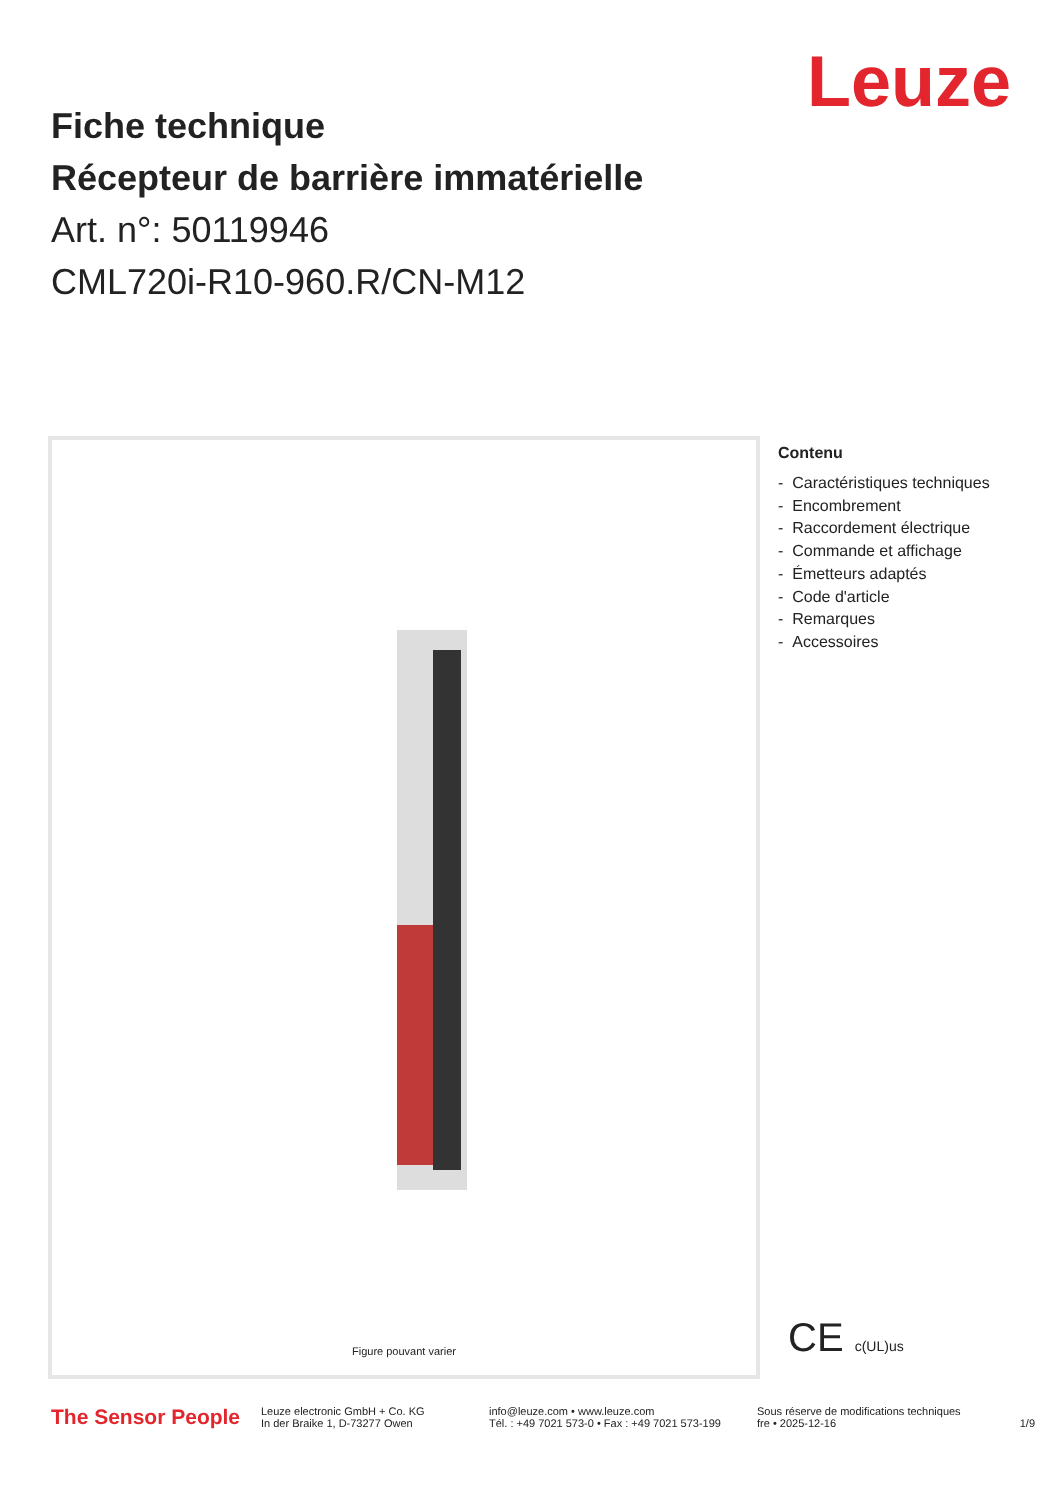Leuze
Fiche technique
Récepteur de barrière immatérielle
Art. n°: 50119946
CML720i-R10-960.R/CN-M12
Figure pouvant varier
Contenu
- Caractéristiques techniques
- Encombrement
- Raccordement électrique
- Commande et affichage
- Émetteurs adaptés
- Code d'article
- Remarques
- Accessoires
CE c(UL)us
The Sensor People
Leuze electronic GmbH + Co. KG
In der Braike 1, D-73277 Owen
info@leuze.com • www.leuze.com
Tél. : +49 7021 573-0 • Fax : +49 7021 573-199
Sous réserve de modifications techniques
fre • 2025-12-16
1/9